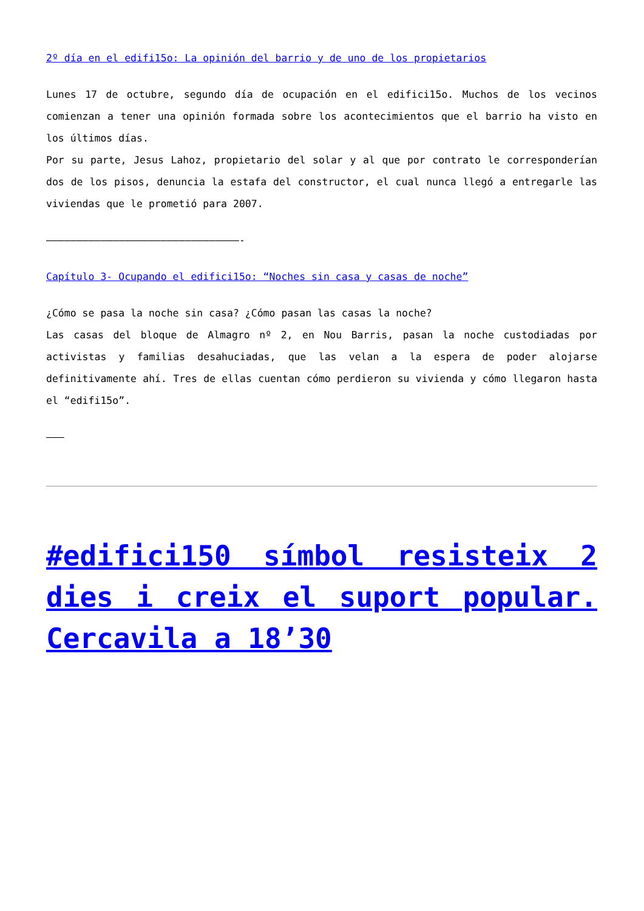2º día en el edifi15o: La opinión del barrio y de uno de los propietarios
Lunes 17 de octubre, segundo día de ocupación en el edifici15o. Muchos de los vecinos comienzan a tener una opinión formada sobre los acontecimientos que el barrio ha visto en los últimos días.
Por su parte, Jesus Lahoz, propietario del solar y al que por contrato le corresponderían dos de los pisos, denuncia la estafa del constructor, el cual nunca llegó a entregarle las viviendas que le prometió para 2007.
————————————————————————————————-
Capítulo 3- Ocupando el edifici15o: “Noches sin casa y casas de noche”
¿Cómo se pasa la noche sin casa? ¿Cómo pasan las casas la noche?
Las casas del bloque de Almagro nº 2, en Nou Barris, pasan la noche custodiadas por activistas y familias desahuciadas, que las velan a la espera de poder alojarse definitivamente ahí. Tres de ellas cuentan cómo perdieron su vivienda y cómo llegaron hasta el “edifi15o”.
———
#edifici150 símbol resisteix 2 dies i creix el suport popular. Cercavila a 18’30